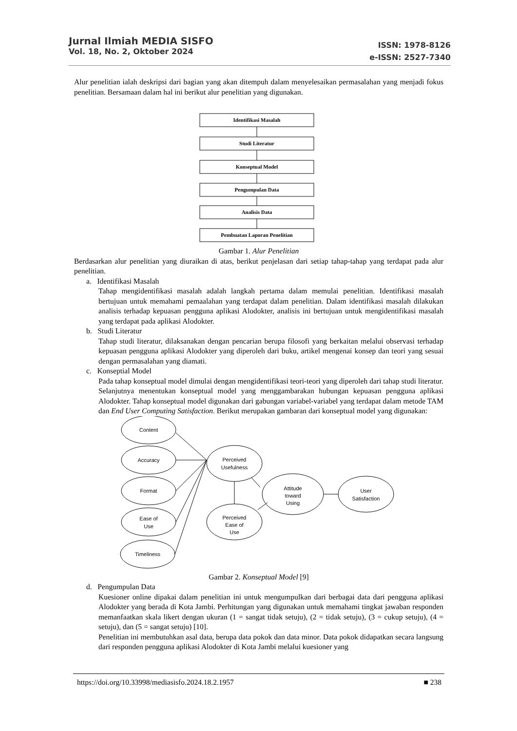Jurnal Ilmiah MEDIA SISFO
Vol. 18, No. 2, Oktober 2024
ISSN: 1978-8126
e-ISSN: 2527-7340
Alur penelitian ialah deskripsi dari bagian yang akan ditempuh dalam menyelesaikan permasalahan yang menjadi fokus penelitian. Bersamaan dalam hal ini berikut alur penelitian yang digunakan.
Identifikasi Masalah
Studi Literatur
Konseptual Model
Pengumpulan Data
Analisis Data
Pembuatan Laporan Penelitian
Gambar 1. Alur Penelitian
Berdasarkan alur penelitian yang diuraikan di atas, berikut penjelasan dari setiap tahap-tahap yang terdapat pada alur penelitian.
a. Identifikasi Masalah
Tahap mengidentifikasi masalah adalah langkah pertama dalam memulai penelitian. Identifikasi masalah bertujuan untuk memahami pemaalahan yang terdapat dalam penelitian. Dalam identifikasi masalah dilakukan analisis terhadap kepuasan pengguna aplikasi Alodokter, analisis ini bertujuan untuk mengidentifikasi masalah yang terdapat pada aplikasi Alodokter.
b. Studi Literatur
Tahap studi literatur, dilaksanakan dengan pencarian berupa filosofi yang berkaitan melalui observasi terhadap kepuasan pengguna aplikasi Alodokter yang diperoleh dari buku, artikel mengenai konsep dan teori yang sesuai dengan permasalahan yang diamati.
c. Konseptial Model
Pada tahap konseptual model dimulai dengan mengidentifikasi teori-teori yang diperoleh dari tahap studi literatur. Selanjutnya menentukan konseptual model yang menggambarakan hubungan kepuasan pengguna aplikasi Alodokter. Tahap konseptual model digunakan dari gabungan variabel-variabel yang terdapat dalam metode TAM dan End User Computing Satisfaction. Berikut merupakan gambaran dari konseptual model yang digunakan:
Content
Accuracy
Format
Ease of
Use
Timeliness
Perceived
Usefulness
Perceived
Ease of
Use
Attitude
toward
Using
User
Satisfaction
Gambar 2. Konseptual Model [9]
d. Pengumpulan Data
Kuesioner online dipakai dalam penelitian ini untuk mengumpulkan dari berbagai data dari pengguna aplikasi Alodokter yang berada di Kota Jambi. Perhitungan yang digunakan untuk memahami tingkat jawaban responden memanfaatkan skala likert dengan ukuran (1 = sangat tidak setuju), (2 = tidak setuju), (3 = cukup setuju), (4 = setuju), dan (5 = sangat setuju) [10].
Penelitian ini membutuhkan asal data, berupa data pokok dan data minor. Data pokok didapatkan secara langsung dari responden pengguna aplikasi Alodokter di Kota Jambi melalui kuesioner yang
https://doi.org/10.33998/mediasisfo.2024.18.2.1957 ■ 238